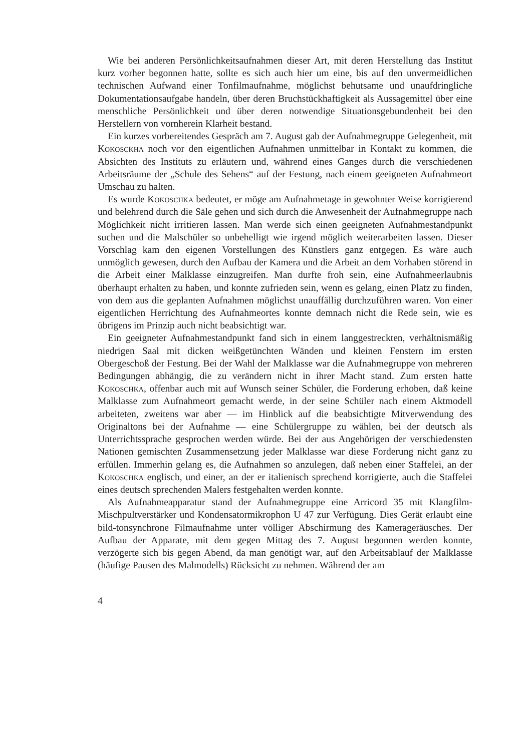Wie bei anderen Persönlichkeitsaufnahmen dieser Art, mit deren Herstellung das Institut kurz vorher begonnen hatte, sollte es sich auch hier um eine, bis auf den unvermeidlichen technischen Aufwand einer Tonfilmaufnahme, möglichst behutsame und unaufdringliche Dokumentationsaufgabe handeln, über deren Bruchstückhaftigkeit als Aussagemittel über eine menschliche Persönlichkeit und über deren notwendige Situationsgebundenheit bei den Herstellern von vornherein Klarheit bestand.
Ein kurzes vorbereitendes Gespräch am 7. August gab der Aufnahmegruppe Gelegenheit, mit Kokosckha noch vor den eigentlichen Aufnahmen unmittelbar in Kontakt zu kommen, die Absichten des Instituts zu erläutern und, während eines Ganges durch die verschiedenen Arbeitsräume der „Schule des Sehens“ auf der Festung, nach einem geeigneten Aufnahmeort Umschau zu halten.
Es wurde Kokoschka bedeutet, er möge am Aufnahmetage in gewohnter Weise korrigierend und belehrend durch die Säle gehen und sich durch die Anwesenheit der Aufnahmegruppe nach Möglichkeit nicht irritieren lassen. Man werde sich einen geeigneten Aufnahmestandpunkt suchen und die Malschüler so unbehelligt wie irgend möglich weiterarbeiten lassen. Dieser Vorschlag kam den eigenen Vorstellungen des Künstlers ganz entgegen. Es wäre auch unmöglich gewesen, durch den Aufbau der Kamera und die Arbeit an dem Vorhaben störend in die Arbeit einer Malklasse einzugreifen. Man durfte froh sein, eine Aufnahmeerlaubnis überhaupt erhalten zu haben, und konnte zufrieden sein, wenn es gelang, einen Platz zu finden, von dem aus die geplanten Aufnahmen möglichst unauffällig durchzuführen waren. Von einer eigentlichen Herrichtung des Aufnahmeortes konnte demnach nicht die Rede sein, wie es übrigens im Prinzip auch nicht beabsichtigt war.
Ein geeigneter Aufnahmestandpunkt fand sich in einem langgestreckten, verhältnismäßig niedrigen Saal mit dicken weißgetünchten Wänden und kleinen Fenstern im ersten Obergeschoß der Festung. Bei der Wahl der Malklasse war die Aufnahmegruppe von mehreren Bedingungen abhängig, die zu verändern nicht in ihrer Macht stand. Zum ersten hatte Kokoschka, offenbar auch mit auf Wunsch seiner Schüler, die Forderung erhoben, daß keine Malklasse zum Aufnahmeort gemacht werde, in der seine Schüler nach einem Aktmodell arbeiteten, zweitens war aber — im Hinblick auf die beabsichtigte Mitverwendung des Originaltons bei der Aufnahme — eine Schülergruppe zu wählen, bei der deutsch als Unterrichtssprache gesprochen werden würde. Bei der aus Angehörigen der verschiedensten Nationen gemischten Zusammensetzung jeder Malklasse war diese Forderung nicht ganz zu erfüllen. Immerhin gelang es, die Aufnahmen so anzulegen, daß neben einer Staffelei, an der Kokoschka englisch, und einer, an der er italienisch sprechend korrigierte, auch die Staffelei eines deutsch sprechenden Malers festgehalten werden konnte.
Als Aufnahmeapparatur stand der Aufnahmegruppe eine Arricord 35 mit Klangfilm-Mischpultverstärker und Kondensatormikrophon U 47 zur Verfügung. Dies Gerät erlaubt eine bild-tonsynchrone Filmaufnahme unter völliger Abschirmung des Kamerageräusches. Der Aufbau der Apparate, mit dem gegen Mittag des 7. August begonnen werden konnte, verzögerte sich bis gegen Abend, da man genötigt war, auf den Arbeitsablauf der Malklasse (häufige Pausen des Malmodells) Rücksicht zu nehmen. Während der am
4